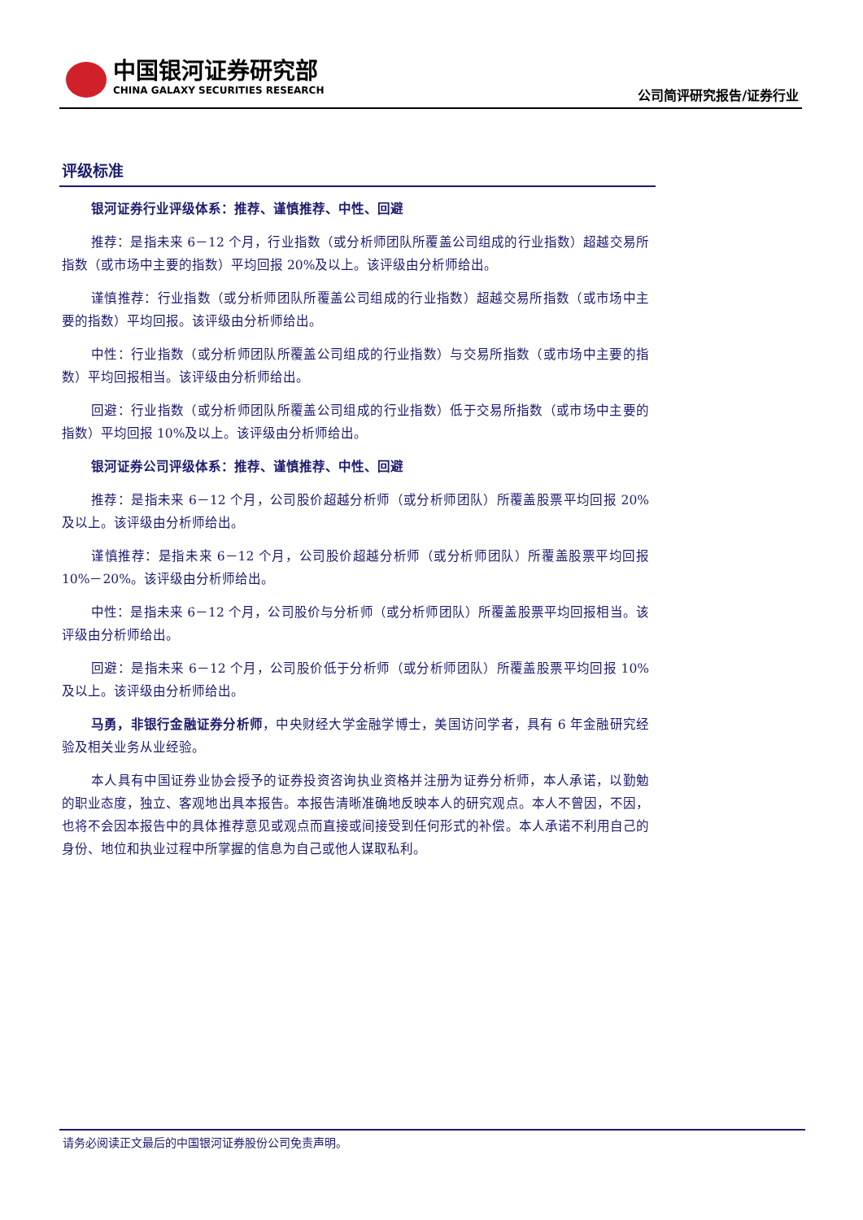中国银河证券研究部
CHINA GALAXY SECURITIES RESEARCH
公司简评研究报告/证券行业
评级标准
银河证券行业评级体系：推荐、谨慎推荐、中性、回避
推荐：是指未来 6－12 个月，行业指数（或分析师团队所覆盖公司组成的行业指数）超越交易所指数（或市场中主要的指数）平均回报 20%及以上。该评级由分析师给出。
谨慎推荐：行业指数（或分析师团队所覆盖公司组成的行业指数）超越交易所指数（或市场中主要的指数）平均回报。该评级由分析师给出。
中性：行业指数（或分析师团队所覆盖公司组成的行业指数）与交易所指数（或市场中主要的指数）平均回报相当。该评级由分析师给出。
回避：行业指数（或分析师团队所覆盖公司组成的行业指数）低于交易所指数（或市场中主要的指数）平均回报 10%及以上。该评级由分析师给出。
银河证券公司评级体系：推荐、谨慎推荐、中性、回避
推荐：是指未来 6－12 个月，公司股价超越分析师（或分析师团队）所覆盖股票平均回报 20%及以上。该评级由分析师给出。
谨慎推荐：是指未来 6－12 个月，公司股价超越分析师（或分析师团队）所覆盖股票平均回报 10%－20%。该评级由分析师给出。
中性：是指未来 6－12 个月，公司股价与分析师（或分析师团队）所覆盖股票平均回报相当。该评级由分析师给出。
回避：是指未来 6－12 个月，公司股价低于分析师（或分析师团队）所覆盖股票平均回报 10%及以上。该评级由分析师给出。
马勇，非银行金融证券分析师，中央财经大学金融学博士，美国访问学者，具有 6 年金融研究经验及相关业务从业经验。
本人具有中国证券业协会授予的证券投资咨询执业资格并注册为证券分析师，本人承诺，以勤勉的职业态度，独立、客观地出具本报告。本报告清晰准确地反映本人的研究观点。本人不曾因，不因，也将不会因本报告中的具体推荐意见或观点而直接或间接受到任何形式的补偿。本人承诺不利用自己的身份、地位和执业过程中所掌握的信息为自己或他人谋取私利。
请务必阅读正文最后的中国银河证券股份公司免责声明。